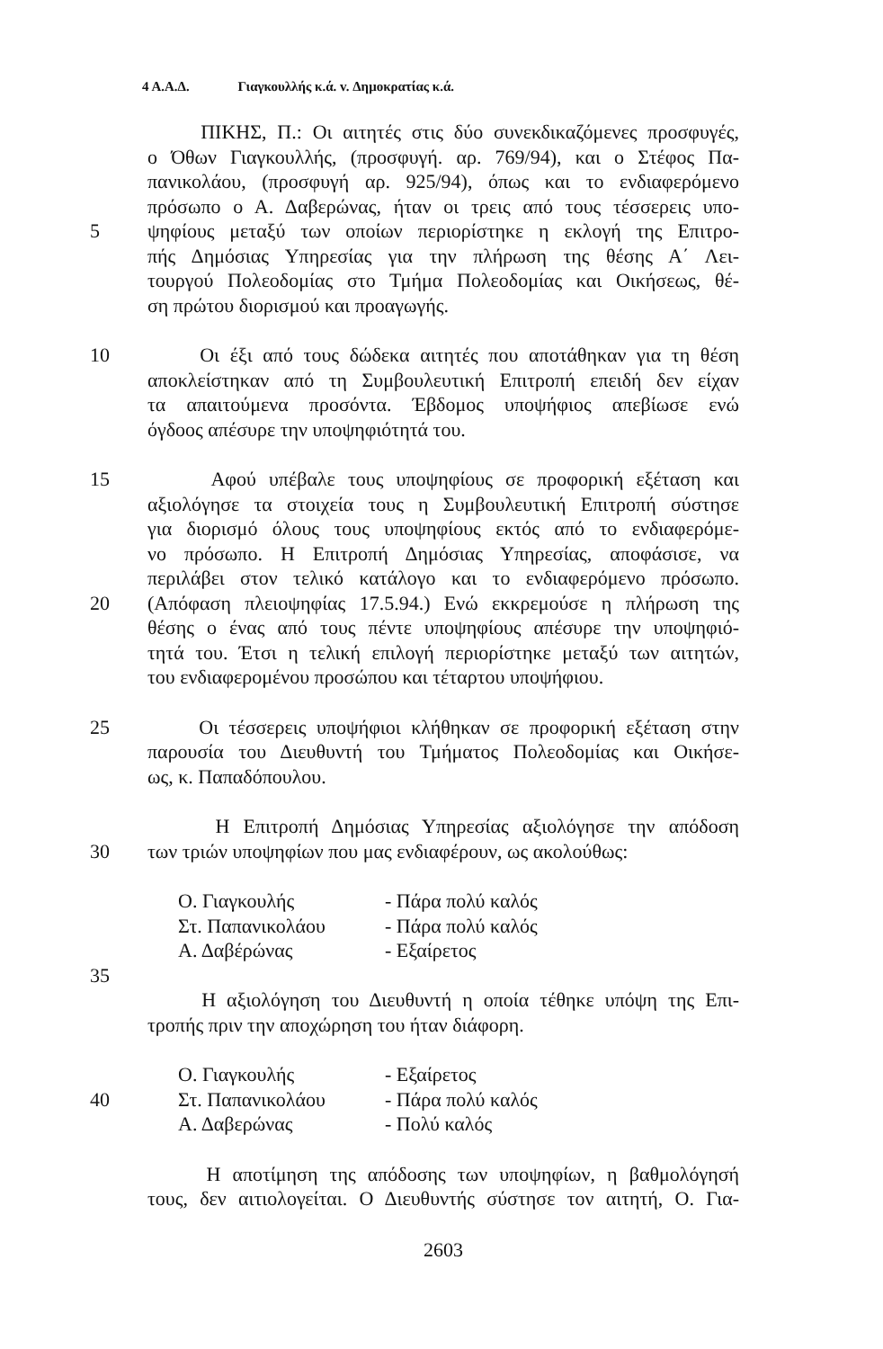4 Α.Α.Δ. Γιαγκουλλής κ.ά. v. Δημοκρατίας κ.ά.
ΠΙΚΗΣ, Π.: Οι αιτητές στις δύο συνεκδικαζόμενες προσφυγές,
ο Όθων Γιαγκουλλής, (προσφυγή. αρ. 769/94), και ο Στέφος Πα-
πανικολάου, (προσφυγή αρ. 925/94), όπως και το ενδιαφερόμενο
πρόσωπο ο Α. Δαβερώνας, ήταν οι τρεις από τους τέσσερεις υπο-
5 ψηφίους μεταξύ των οποίων περιορίστηκε η εκλογή της Επιτρο-
πής Δημόσιας Υπηρεσίας για την πλήρωση της θέσης Α΄ Λει-
τουργού Πολεοδομίας στο Τμήμα Πολεοδομίας και Οικήσεως, θέ-
ση πρώτου διορισμού και προαγωγής.
10 Οι έξι από τους δώδεκα αιτητές που αποτάθηκαν για τη θέση
αποκλείστηκαν από τη Συμβουλευτική Επιτροπή επειδή δεν είχαν
τα απαιτούμενα προσόντα. Έβδομος υποψήφιος απεβίωσε ενώ
όγδοος απέσυρε την υποψηφιότητά του.
15 Αφού υπέβαλε τους υποψηφίους σε προφορική εξέταση και
αξιολόγησε τα στοιχεία τους η Συμβουλευτική Επιτροπή σύστησε
για διορισμό όλους τους υποψηφίους εκτός από το ενδιαφερόμε-
νο πρόσωπο. Η Επιτροπή Δημόσιας Υπηρεσίας, αποφάσισε, να
περιλάβει στον τελικό κατάλογο και το ενδιαφερόμενο πρόσωπο.
20 (Απόφαση πλειοψηφίας 17.5.94.) Ενώ εκκρεμούσε η πλήρωση της
θέσης ο ένας από τους πέντε υποψηφίους απέσυρε την υποψηφιό-
τητά του. Έτσι η τελική επιλογή περιορίστηκε μεταξύ των αιτητών,
του ενδιαφερομένου προσώπου και τέταρτου υποψήφιου.
25 Οι τέσσερεις υποψήφιοι κλήθηκαν σε προφορική εξέταση στην
παρουσία του Διευθυντή του Τμήματος Πολεοδομίας και Οικήσε-
ως, κ. Παπαδόπουλου.
Η Επιτροπή Δημόσιας Υπηρεσίας αξιολόγησε την απόδοση
30 των τριών υποψηφίων που μας ενδιαφέρουν, ως ακολούθως:
Ο. Γιαγκουλής - Πάρα πολύ καλός
Στ. Παπανικολάου - Πάρα πολύ καλός
Α. Δαβέρώνας - Εξαίρετος
35
Η αξιολόγηση του Διευθυντή η οποία τέθηκε υπόψη της Επι-
τροπής πριν την αποχώρηση του ήταν διάφορη.
Ο. Γιαγκουλής - Εξαίρετος
40 Στ. Παπανικολάου - Πάρα πολύ καλός
Α. Δαβερώνας - Πολύ καλός
Η αποτίμηση της απόδοσης των υποψηφίων, η βαθμολόγησή
τους, δεν αιτιολογείται. Ο Διευθυντής σύστησε τον αιτητή, Ο. Για-
2603